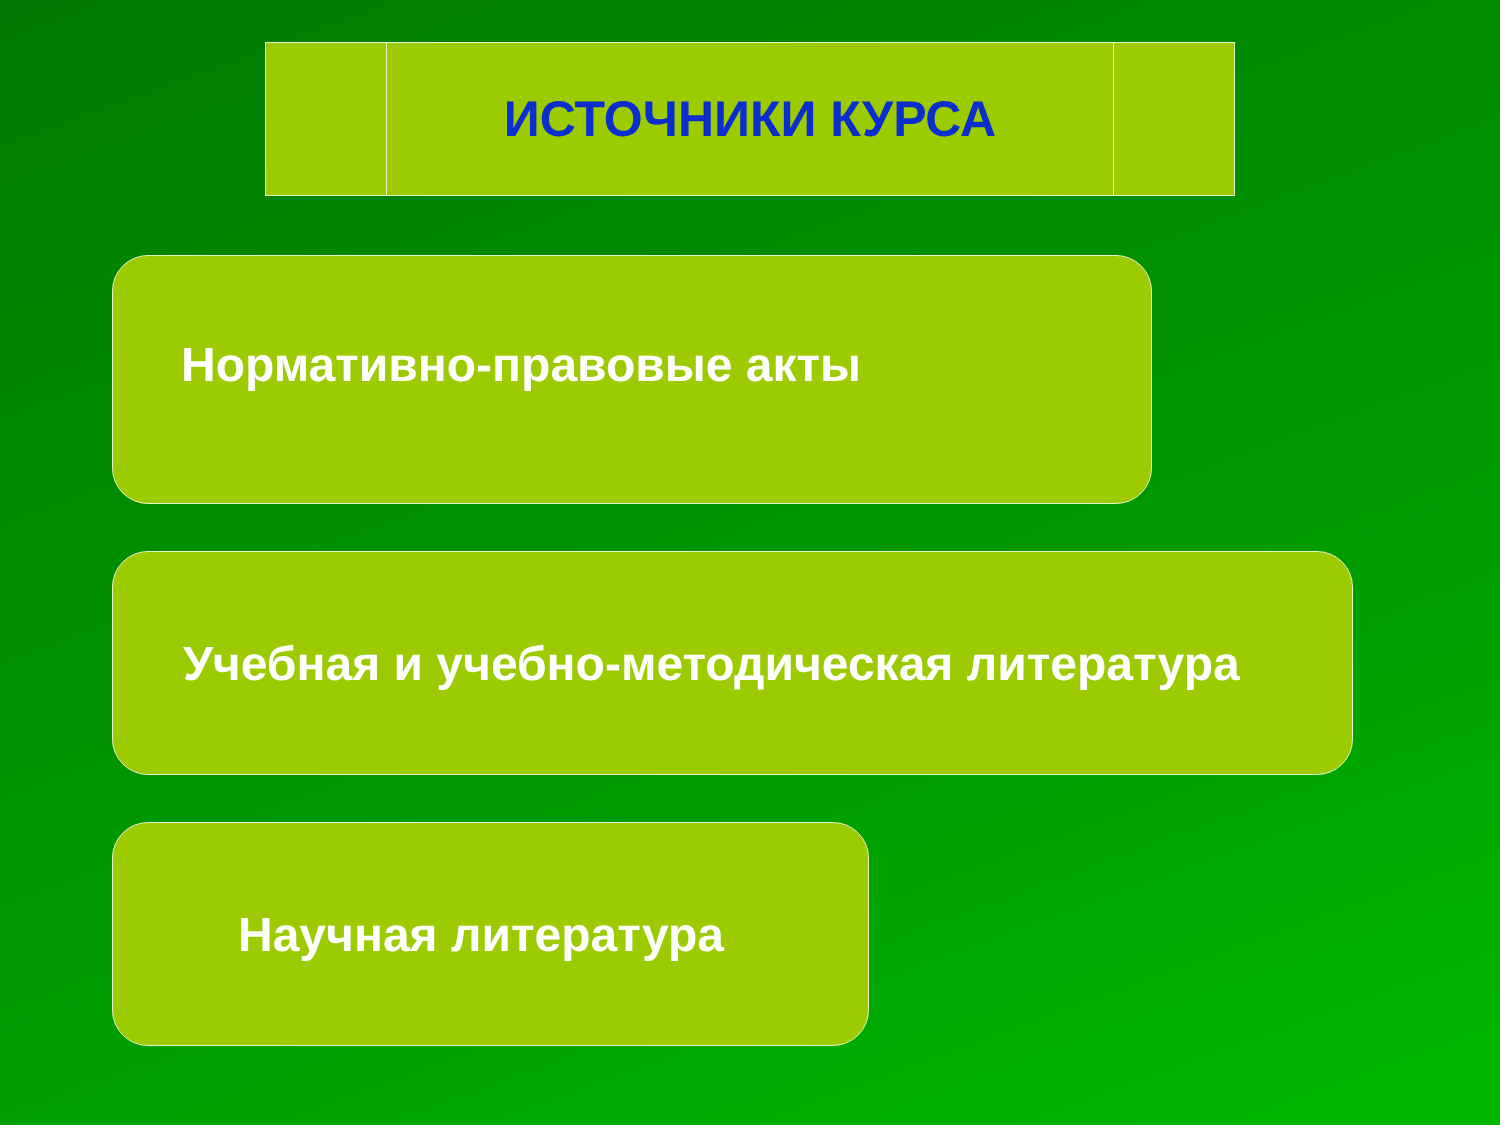ИСТОЧНИКИ КУРСА
Нормативно-правовые акты
Учебная и учебно-методическая литература
Научная литература